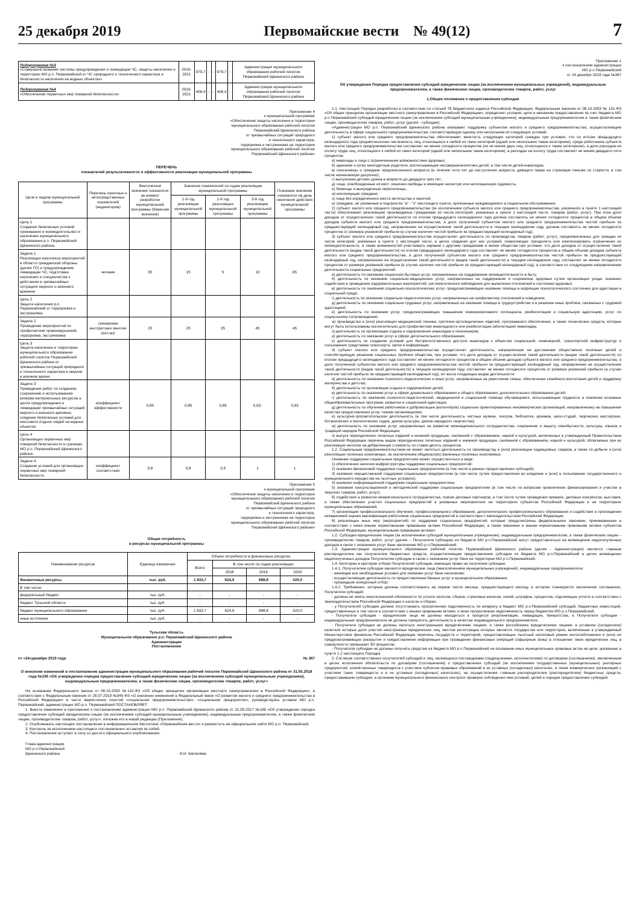25 декабря 2019 Первомайские вести № 49(12) 7
| Подпрограмма №3 «Совершенствование системы предупреждения и ликвидации ЧС, защиты населения и территории МО р.п. Первомайский от ЧС природного и техногенного характера и безопасности населения на водных объектах» | 2019-2021 | 979,7 | - | - | 979,7 | - | Администрация муниципального образования рабочий посёлок Первомайский Щекинского района |
| Подпрограмма №4 «Обеспечение первичных мер пожарной безопасности» | 2019-2021 | 406,4 | - | - | 406,4 | - | Администрация муниципального образования рабочий посёлок Первомайский Щекинского района |
Приложение 4
к муниципальной программе
«Обеспечение защиты населения и территории
муниципального образования рабочий поселок
Первомайский Щекинского района
от чрезвычайных ситуаций природного
и техногенного характера,
терроризма и экстремизма на территории
муниципального образования рабочий посёлок
Первомайский Щёкинского района»
ПЕРЕЧЕНЬ
показателей результативности и эффективности реализации муниципальной программы
| Цели и задачи муниципальной программы | Перечень конечных и непосредственных показателей (индикаторов) | Фактическое значение показателя на момент разработки муниципальной программы (базисное значение) | Значения показателей по годам реализации муниципальной программы | | | Плановое значение показателя на день окончания действия муниципальной программы |
| --- | --- | --- | --- | --- | --- | --- |
| | | | 1-й год реализации муниципальной программы | 2-й год реализации муниципальной программы | 3-й год реализации муниципальной программы | |
| Цель 1 Создание безопасных условий проживания и жизнедеятельности населения муниципального образования р.п. Первомайский Щёкинского района. | | | | | | |
| Задача 1 Реализация комплекса мероприятий в области гражданской обороны (далее ГО) и предупреждению ликвидации ЧС; подготовка населения и специалистов к действиям в чрезвычайных ситуациях мирного и военного времени | человек | 35 | 15 | 5 | 10 | 65 |
| Цель 2 Защита населения р.п. Первомайский от терроризма и экстремизма | | | | | | |
| Задача 2 Проведение мероприятий по профилактике правонарушений, терроризма, экстремизма | тренировки инструктажи занятия (кол-во) | 25 | 25 | 35 | 45 | 45 |
| Цель 3 Защита населения и территории муниципального образования рабочий посёлок Первомайский Щекинского района от чрезвычайных ситуаций природного и техногенного характера в мирное и военное время. | | | | | | |
| Задача 3 Проведение работ по созданию, сохранению и использованию резерва материальных ресурсов в целях предупреждения и ликвидации чрезвычайных ситуаций мирного и военного времени; создание безопасных условий для массового отдыха людей на водных объектах | коэффициент эффективности | 0,85 | 0,85 | 0,89 | 0,93- | 0,93 |
| Цель 4 Организация первичных мер пожарной безопасности в границах МО р.п. Первомайский Щекинского района. | | | | | | |
| Задача 4 Создание условий для организации первичных мер пожарной безопасности. | коэффициент соответствия | 0,8 | 0,8 | 0,9 | 1 | 1 |
Приложение 5
к муниципальной программе
«Обеспечение защиты населения и территории
муниципального образования рабочий поселок
Первомайский Щекинского района
от чрезвычайных ситуаций природного
и техногенного характера,
терроризма и экстремизма на территории
муниципального образования рабочий посёлок
Первомайский Щёкинского района»
Общая потребность
в ресурсах муниципальной программы
| Наименование ресурсов | Единица измерения | Объем потребности в финансовых ресурсах | | | |
| | | Всего | В том числе по годам реализации: | | |
| | | | 2018 | 2019 | 2020 |
| Финансовые ресурсы | тыс. руб. | 1 833,7 | 624,9 | 688,8 | 520,0 |
| В том числе: | | | | | |
| федеральный бюджет | тыс. руб. | - | - | - | - |
| бюджет Тульской области | тыс. руб. | - | - | - | - |
| бюджет муниципального образования | тыс. руб. | 1 833,7 | 624,9 | 688,8 | 520,0 |
| иные источники | тыс. руб. | - | - | - | - |
Тульская область
Муниципальное образование р.п. Первомайский Щекинского района
Администрация
Постановление
от «24»декабря 2019 года № 367
О внесении изменений в постановление администрации муниципального образования рабочий поселок Первомайский Щекинского района от 31.05.2018 года №196 «Об утверждении порядка предоставления субсидий юридическим лицам (за исключением субсидий муниципальным учреждениям), индивидуальным предпринимателям, а также физическим лицам, производителям товаров, работ, услуг»
На основании Федерального закона от 06.10.2003 №131-ФЗ «Об общих принципах организации местного самоуправления в Российской Федерации», в соответствии с Федеральным законом от 26.07.2019 №345-ФЗ «О внесении изменений в Федеральный закон «О развитии малого и среднего предпринимательства в Российской Федерации» в части закрепления понятий «социальное предпринимательство», «социальное предприятие», руководствуясь уставом МО р.п. Первомайский, администрация МО р.п. Первомайский ПОСТАНОВЛЯЕТ:
1. Внести изменения в приложение к постановлению администрации МО р.п. Первомайский Щекинского района от 31.05.2017 №196 «Об утверждении порядка предоставления субсидий юридическим лицам (за исключением субсидий муниципальным учреждениям), индивидуальным предпринимателям, а также физическим лицам, производителям товаров, работ, услуг», изложив его в новой редакции (Приложение).
2. Опубликовать настоящее постановление в информационном бюллетене «Первомайские вести» и разместить на официальном сайте МО р.п. Первомайский.
3. Контроль за исполнением настоящего постановления оставляю за собой.
4. Постановление вступает в силу со дня его официального опубликования.
Глава администрации
МО р.п.Первомайский
Щекинского района И.И. Шепелёва
Приложение 1
к постановлению администрации
МО р.п.Первомайский
от 24 декабря 2019 года №367
Об утверждении Порядка предоставления субсидий юридическим лицам (за исключением муниципальных учреждений), индивидуальным предпринимателям, а также физическим лицам, производителям товаров, работ, услуг
1.Общие положение о предоставлении субсидии
1.1. Настоящий Порядок разработан в соответствии со статьей 78 Бюджетного кодекса Российской Федерации, Федеральным законом от 06.10.2003 № 131-ФЗ «Об общих принципах организации местного самоуправления в Российской Федерации», определяет условия, цели и механизм предоставления за счет бюджета МО р.п.Первомайский субсидий юридическим лицам (за исключением субсидий муниципальным учреждениям), индивидуальным предпринимателям а также физическим лицам, производителям товаров, работ, услуг (далее - субсидия).
«Администрация МО р.п. Первомайский Щекинского района оказывает поддержку субъектам малого и среднего предпринимательства, осуществляющим деятельность в сфере социального предпринимательства, соответствующую одному или нескольким из следующих условий:
1) субъект малого или среднего предпринимательства обеспечивает занятость следующих категорий граждан при условии, что по итогам предыдущего календарного года среднесписочная численность лиц, относящихся к любой из таких категорий (одной или нескольким таким категориям), среди работников субъекта малого или среднего предпринимательства составляет не менее пятидесяти процентов (но не менее двух лиц, относящихся к таким категориям), а доля расходов на оплату труда лиц, относящихся к любой из таких категорий (одной или нескольким таким категориям), в расходах на оплату труда составляет не менее двадцати пяти процентов:
а) инвалиды и лица с ограниченными возможностями здоровья;
б) одинокие и (или) многодетные родители, воспитывающие несовершеннолетних детей, в том числе детей-инвалидов;
в) пенсионеры и граждане предпенсионного возраста (в течение пяти лет до наступления возраста, дающего право на страховую пенсию по старости, в том числе назначаемую досрочно);
г) выпускники детских домов в возрасте до двадцати трех лет;
д) лица, освобожденные из мест лишения свободы и имеющие неснятую или непогашенную судимость;
е) беженцы и вынужденные переселенцы;
ж) малоимущие граждане;
з) лица без определенного места жительства и занятий;
и) граждане, не указанные в подпунктах "а" - "з" настоящего пункта, признанные нуждающимися в социальном обслуживании;
2) субъект малого или среднего предпринимательства (за исключением субъекта малого или среднего предпринимательства, указанного в пункте 1 настоящей части) обеспечивает реализацию производимых гражданами из числа категорий, указанных в пункте 1 настоящей части, товаров (работ, услуг). При этом доля доходов от осуществления такой деятельности по итогам предыдущего календарного года должна составлять не менее пятидесяти процентов в общем объеме доходов субъекта малого или среднего предпринимательства, а доля полученной субъектом малого или среднего предпринимательства чистой прибыли за предшествующий календарный год, направленная на осуществление такой деятельности в текущем календарном году, должна составлять не менее пятидесяти процентов от размера указанной прибыли (в случае наличия чистой прибыли за предшествующий календарный год);
3) субъект малого или среднего предпринимательства осуществляет деятельность по производству товаров (работ, услуг), предназначенных для граждан из числа категорий, указанных в пункте 1 настоящей части, в целях создания для них условий, позволяющих преодолеть или компенсировать ограничения их жизнедеятельности, а также возможностей участвовать наравне с другими гражданами в жизни общества при условии, что доля доходов от осуществления такой деятельности (видов такой деятельности) по итогам предыдущего календарного года составляет не менее пятидесяти процентов в общем объеме доходов субъекта малого или среднего предпринимательства, а доля полученной субъектом малого или среднего предпринимательства чистой прибыли за предшествующий календарный год, направленная на осуществление такой деятельности (видов такой деятельности) в текущем календарном году, составляет не менее пятидесяти процентов от размера указанной прибыли (в случае наличия чистой прибыли за предшествующий календарный год), в соответствии со следующими направлениями деятельности социальных предприятий:
а) деятельность по оказанию социально-бытовых услуг, направленных на поддержание жизнедеятельности в быту;
б) деятельность по оказанию социально-медицинских услуг, направленных на поддержание и сохранение здоровья путем организации ухода, оказания содействия в проведении оздоровительных мероприятий, систематического наблюдения для выявления отклонений в состоянии здоровья;
в) деятельность по оказанию социально-психологических услуг, предусматривающих оказание помощи в коррекции психологического состояния для адаптации в социальной среде;
г) деятельность по оказанию социально-педагогических услуг, направленных на профилактику отклонений в поведении;
д) деятельность по оказанию социально-трудовых услуг, направленных на оказание помощи в трудоустройстве и в решении иных проблем, связанных с трудовой адаптацией;
е) деятельность по оказанию услуг, предусматривающих повышение коммуникативного потенциала, реабилитацию и социальную адаптацию, услуг по социальному сопровождению;
ж) производство и (или) реализация медицинской техники, протезно-ортопедических изделий, программного обеспечения, а также технических средств, которые могут быть использованы исключительно для профилактики инвалидности или реабилитации (абилитации) инвалидов;
з) деятельность по организации отдыха и оздоровления инвалидов и пенсионеров;
и) деятельность по оказанию услуг в сфере дополнительного образования;
к) деятельность по созданию условий для беспрепятственного доступа инвалидов к объектам социальной, инженерной, транспортной инфраструктур и пользования средствами транспорта, связи и информации;
4) субъект малого или среднего предпринимательства осуществляет деятельность, направленную на достижение общественно полезных целей и способствующую решению социальных проблем общества, при условии, что доля доходов от осуществления такой деятельности (видов такой деятельности) по итогам предыдущего календарного года составляет не менее пятидесяти процентов в общем объеме доходов субъекта малого или среднего предпринимательства, а доля полученной субъектом малого или среднего предпринимательства чистой прибыли за предшествующий календарный год, направленная на осуществление такой деятельности (видов такой деятельности) в текущем календарном году, составляет не менее пятидесяти процентов от размера указанной прибыли (в случае наличия чистой прибыли за предшествующий календарный год), из числа следующих видов деятельности:
а) деятельность по оказанию психолого-педагогических и иных услуг, направленных на укрепление семьи, обеспечение семейного воспитания детей и поддержку материнства и детства;
б) деятельность по организации отдыха и оздоровления детей;
в) деятельность по оказанию услуг в сфере дошкольного образования и общего образования, дополнительного образования детей;
г) деятельность по оказанию психолого-педагогической, медицинской и социальной помощи обучающимся, испытывающим трудности в освоении основных общеобразовательных программ, развитии и социальной адаптации;
д) деятельность по обучению работников и добровольцев (волонтеров) социально ориентированных некоммерческих организаций, направленному на повышение качества предоставления услуг такими организациями;
е) культурно-просветительская деятельность (в том числе деятельность частных музеев, театров, библиотек, архивов, школ-студий, творческих мастерских, ботанических и зоологических садов, домов культуры, домов народного творчества);
ж) деятельность по оказанию услуг, направленных на развитие межнационального сотрудничества, сохранение и защиту самобытности, культуры, языков и традиций народов Российской Федерации;
з) выпуск периодических печатных изданий и книжной продукции, связанной с образованием, наукой и культурой, включенных в утвержденный Правительством Российской Федерации перечень видов периодических печатных изданий и книжной продукции, связанной с образованием, наукой и культурой, облагаемых при их реализации налогом на добавленную стоимость по ставке десять процентов.
1.2. Социальным предпринимательством не может являться деятельность по производству и (или) реализации подакцизных товаров, а также по добыче и (или) реализации полезных ископаемых, за исключением общераспространенных полезных ископаемых.
Оказание поддержки социальным предприятиям может осуществляться в виде:
1) обеспечения наличия инфраструктуры поддержки социальных предприятий;
2) оказания финансовой поддержки социальным предприятиям (в том числе в рамках предоставления субсидий);
3) оказания имущественной поддержки социальным предприятиям (в том числе путем предоставления во владение и (или) в пользование государственного и муниципального имущества на льготных условиях);
4) оказания информационной поддержки социальным предприятиям;
5) оказания консультационной и методической поддержки социальным предприятиям (в том числе по вопросам привлечения финансирования и участия в закупках товаров, работ, услуг);
6) содействия в развитии межрегионального сотрудничества, поиске деловых партнеров, в том числе путем проведения ярмарок, деловых конгрессов, выставок, а также обеспечения участия социальных предприятий в указанных мероприятиях на территориях субъектов Российской Федерации и на территориях муниципальных образований;
7) организации профессионального обучения, профессионального образования, дополнительного профессионального образования и содействия в прохождении независимой оценки квалификации работников социальных предприятий в соответствии с законодательством Российской Федерации;
8) реализации иных мер (мероприятий) по поддержке социальных предприятий, которые предусмотрены федеральными законами, принимаемыми в соответствии с ними иными нормативными правовыми актами Российской Федерации, а также законами и иными нормативными правовыми актами субъектов Российской Федерации, муниципальными правовыми актами».
1.2. Субсидии юридическим лицам (за исключением субсидий муниципальным учреждениям), индивидуальным предпринимателям, а также физическим лицам – производителям товаров, работ, услуг (далее – Получатели субсидии) из бюджета МО р.п.Первомайский могут предоставляться на возмещение недополученных доходов в связи с оказанием услуг бани населению МО р.п.Первомайский.
1.3. Администрация муниципального образования рабочий поселок Первомайский Щекинского района (далее - Администрация) является главным распорядителем как получателем бюджетных средств, осуществляющим предоставление субсидии из бюджета МО р.п.Первомайский в целях возмещения недополученных доходов Получателям субсидии в связи с оказанием услуг бани на территории МО р.п.Первомайский.
1.4. Категории и критерии отбора Получателей субсидии, имеющих право на получение субсидии.
1.4.1. Получателем субсидии являются юридические лица (заисключением муниципальных учреждений), индивидуальные предприниматели:
- имеющие все необходимые условия для оказания услуг бани населению;
- осуществляющие деятельность по предоставлению банных услуг в муниципальном образовании;
- прошедшие конкурсный отбор.
1.4.2. Требования, которым должны соответствовать на первое число месяца, предшествующего месяцу, в котором планируется заключение соглашения, Получатели субсидий:
- должны не иметь неисполненной обязанности по уплате налогов, сборов, страховых взносов, пеней, штрафов, процентов, подлежащих уплате в соответствии с законодательством Российской Федерации о налогах и сборах;
- у Получателей субсидии должна отсутствовать просроченная задолженность по возврату в бюджет МО р.п.Первомайский субсидий, бюджетных инвестиций, предоставленных в том числе в соответствии с иными правовыми актами, и иная просроченная задолженность перед бюджетом МО р.п.Первомайский;
- Получатели субсидии - юридические лица не должны находиться в процессе реорганизации, ликвидации, банкротства, а Получатели субсидии - индивидуальные предприниматели не должны прекратить деятельность в качестве индивидуального предпринимателя;
- Получатели субсидии не должны являться иностранными юридическими лицами, а также российскими юридическими лицами, в уставном (складочном) капитале которых доля участия иностранных юридических лиц, местом регистрации которых является государство или территория, включенные в утверждаемый Министерством финансов Российской Федерации перечень государств и территорий, предоставляющих льготный налоговый режим налогообложения и (или) не предусматривающих раскрытия и предоставления информации при проведении финансовых операций (офшорные зоны) в отношении таких юридических лиц, в совокупности превышает 50 процентов;
- Получатели субсидии не должны получать средства из бюджета МО р.п.Первомайский на основании иных муниципальных правовых актов на цели, указанные в пункте 1.2 настоящего Порядка.
2. Согласие соответственно получателей субсидий и лиц, являющихся поставщиками (подрядчиками, исполнителями) по договорам (соглашениям), заключенным в целях исполнения обязательств по договорам (соглашениям) о предоставлении субсидий (за исключением государственных (муниципальных) унитарных предприятий, хозяйственных товариществ с участием публично-правовых образований в их уставных (складочных) капиталах, а также коммерческих организаций с участием таких товариществ и в их уставных (складочных) капиталах), на осуществление главным распорядителем (распорядителем) бюджетных средств, предоставившим субсидии, и органами муниципального финансового контроля проверок соблюдения ими условий, целей и порядка предоставления субсидий.